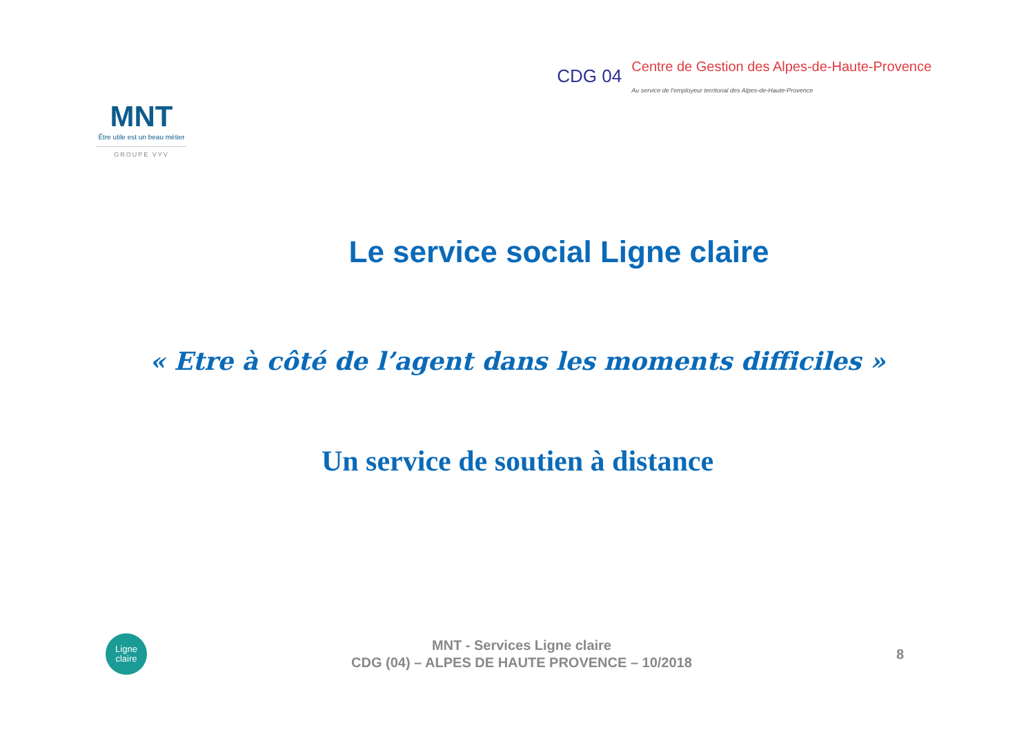MNT
Être utile est un beau métier
GROUPE VYV
CDG 04
Centre de Gestion des Alpes-de-Haute-Provence
Au service de l'employeur territorial des Alpes-de-Haute-Provence
Le service social Ligne claire
« Etre à côté de l’agent dans les moments difficiles »
Un service de soutien à distance
Ligne
claire
MNT - Services Ligne claire
CDG (04) – ALPES DE HAUTE PROVENCE – 10/2018
8